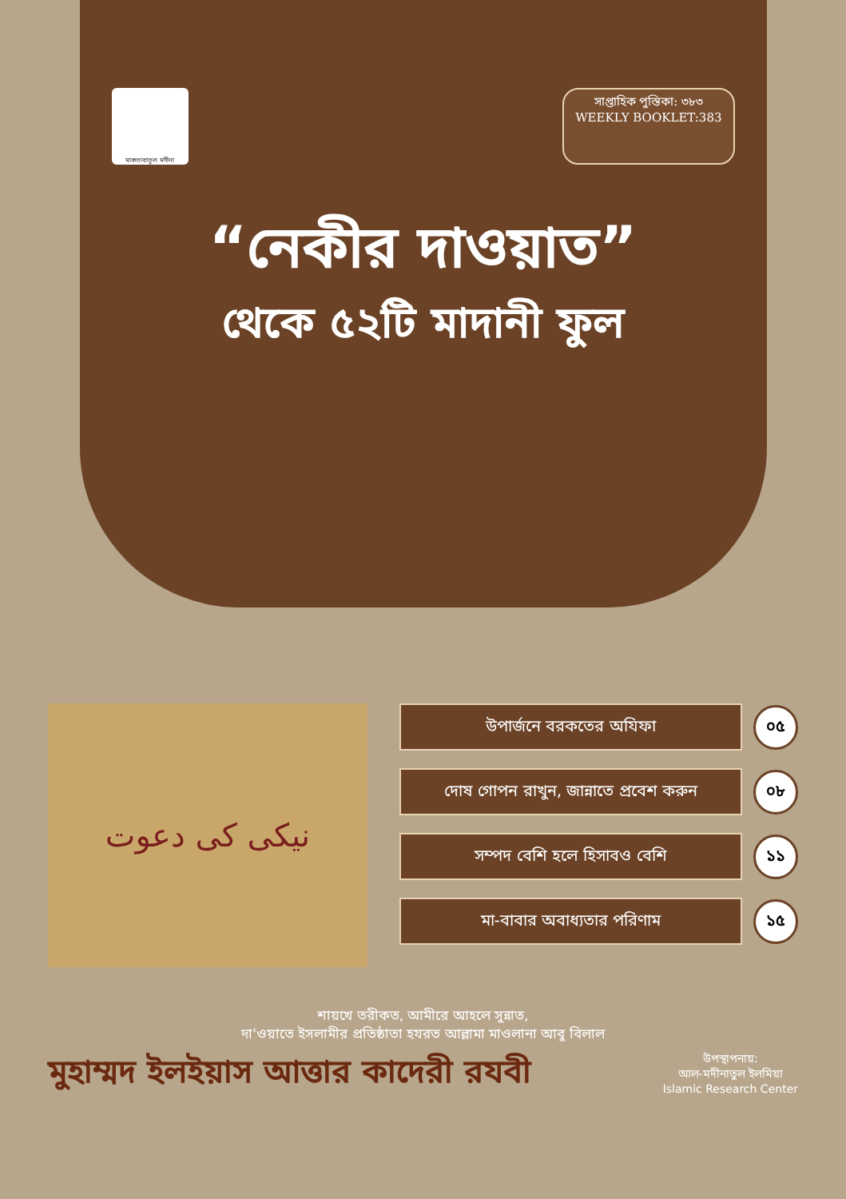মাকতাবাতুল মদীনা
সাপ্তাহিক পুস্তিকা: ৩৮৩
WEEKLY BOOKLET:383
“নেকীর দাওয়াত”
থেকে ৫২টি মাদানী ফুল
نیکی کی دعوت
উপার্জনে বরকতের অযিফা
০৫
দোষ গোপন রাখুন, জান্নাতে প্রবেশ করুন
০৮
সম্পদ বেশি হলে হিসাবও বেশি
১১
মা-বাবার অবাধ্যতার পরিণাম
১৫
শায়খে তরীকত, আমীরে আহলে সুন্নাত,
দা'ওয়াতে ইসলামীর প্রতিষ্ঠাতা হযরত আল্লামা মাওলানা আবু বিলাল
মুহাম্মদ ইলইয়াস আত্তার কাদেরী রযবী
উপস্থাপনায়:
আল-মদীনাতুল ইলমিয়া
Islamic Research Center